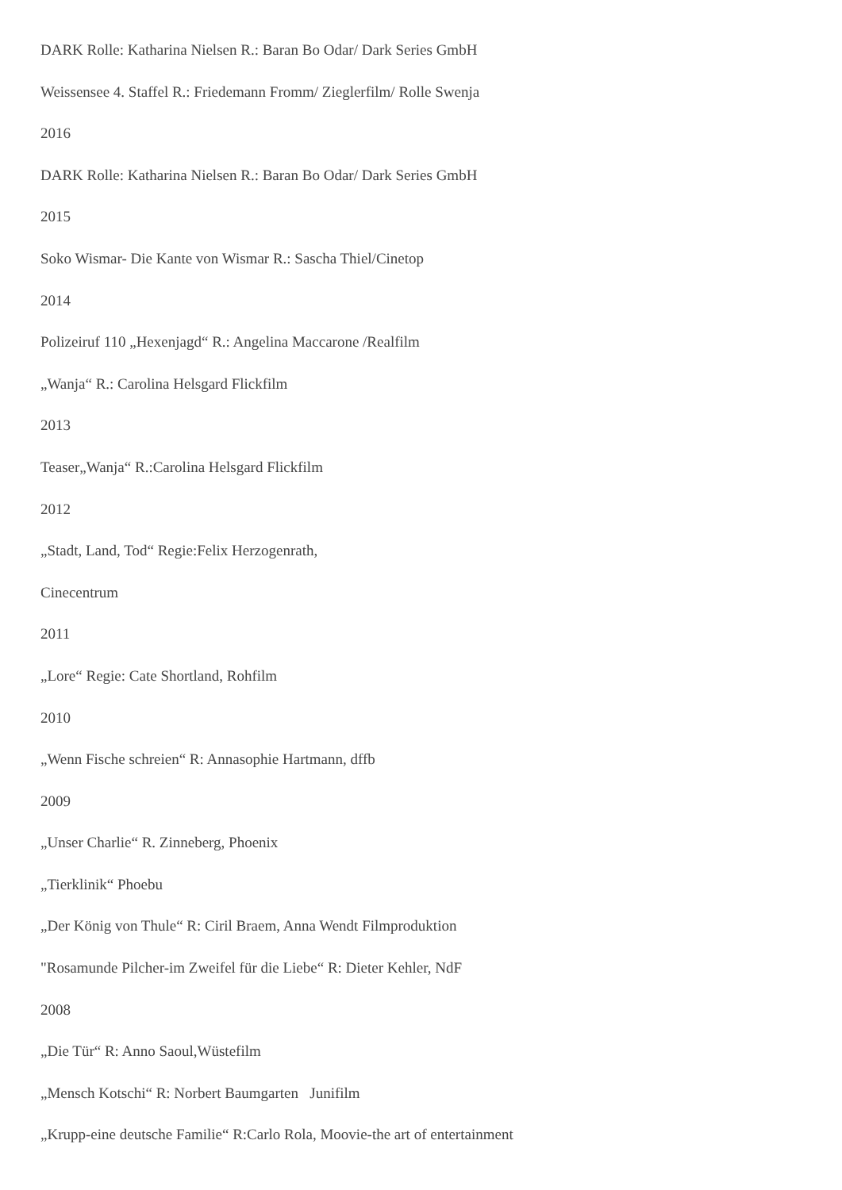DARK Rolle: Katharina Nielsen R.: Baran Bo Odar/ Dark Series GmbH
Weissensee 4. Staffel R.: Friedemann Fromm/ Zieglerfilm/ Rolle Swenja
2016
DARK Rolle: Katharina Nielsen R.: Baran Bo Odar/ Dark Series GmbH
2015
Soko Wismar- Die Kante von Wismar R.: Sascha Thiel/Cinetop
2014
Polizeiruf 110 „Hexenjagd“ R.: Angelina Maccarone /Realfilm
„Wanja“ R.: Carolina Helsgard Flickfilm
2013
Teaser„Wanja“ R.:Carolina Helsgard Flickfilm
2012
„Stadt, Land, Tod“ Regie:Felix Herzogenrath,
Cinecentrum
2011
„Lore“ Regie: Cate Shortland, Rohfilm
2010
„Wenn Fische schreien“ R: Annasophie Hartmann, dffb
2009
„Unser Charlie“ R. Zinneberg, Phoenix
„Tierklinik“ Phoebu
„Der König von Thule“ R: Ciril Braem, Anna Wendt Filmproduktion
"Rosamunde Pilcher-im Zweifel für die Liebe“ R: Dieter Kehler, NdF
2008
„Die Tür“ R: Anno Saoul,Wüstefilm
„Mensch Kotschi“ R: Norbert Baumgarten Junifilm
„Krupp-eine deutsche Familie“ R:Carlo Rola, Moovie-the art of entertainment